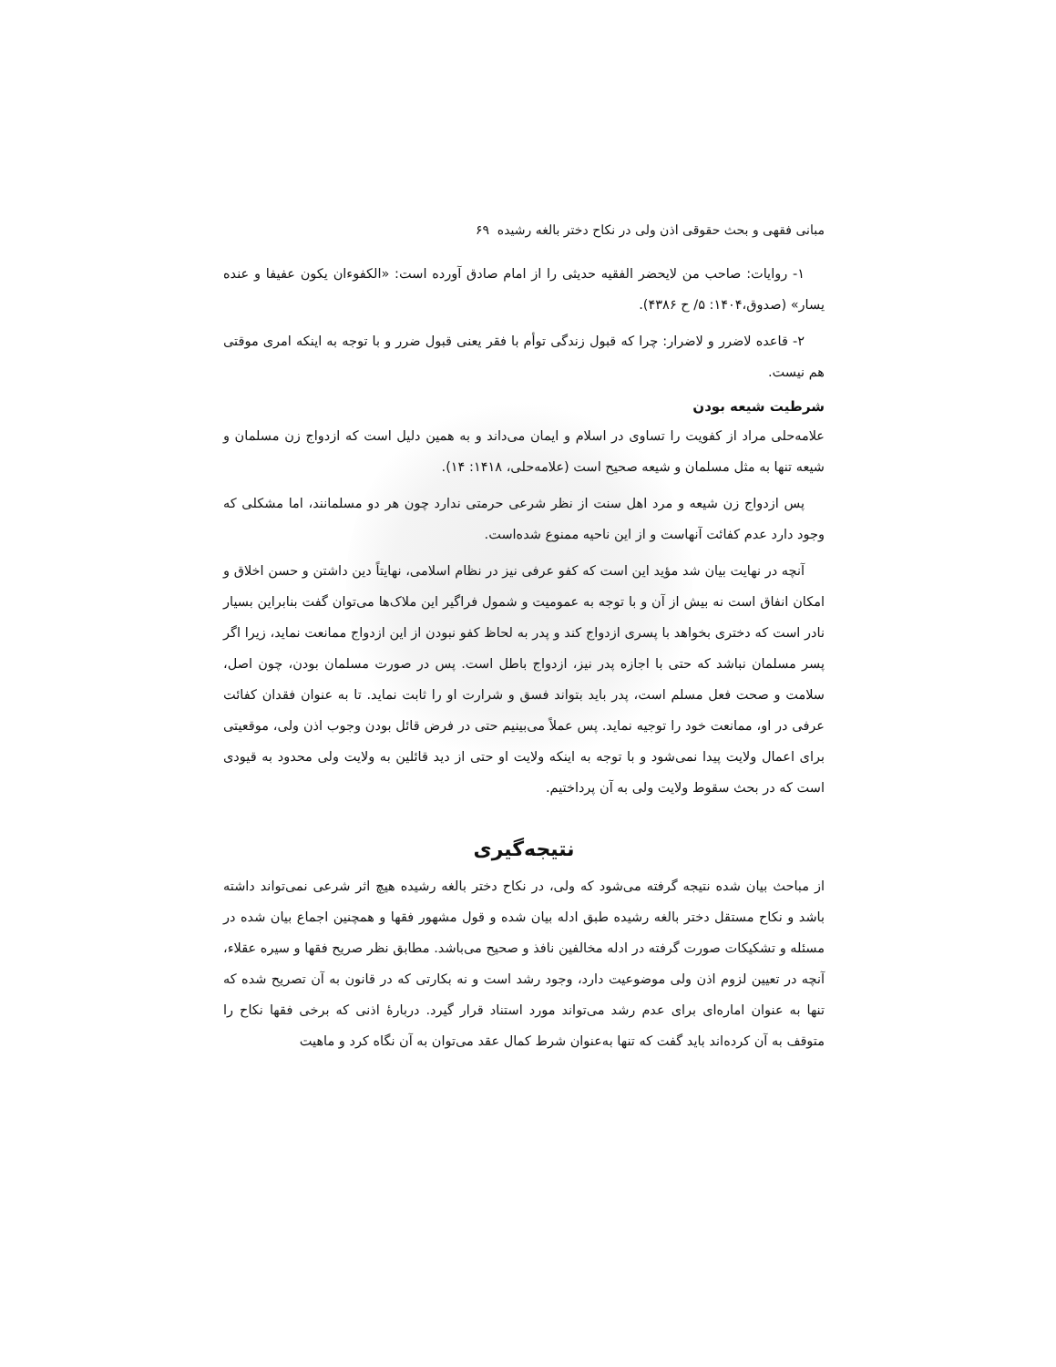مبانی فقهی و بحث حقوقی اذن ولی در نکاح دختر بالغه رشیده ۶۹
۱- روایات: صاحب من لایحضر الفقیه حدیثی را از امام صادق آورده است: «الکفوءان یکون عفیفا و عنده یسار» (صدوق،۱۴۰۴: ۵/ ح ۴۳۸۶).
۲- قاعده لاضرر و لاضرار: چرا که قبول زندگی توأم با فقر یعنی قبول ضرر و با توجه به اینکه امری موقتی هم نیست.
شرطیت شیعه بودن
علامه‌حلی مراد از کفویت را تساوی در اسلام و ایمان می‌داند و به همین دلیل است که ازدواج زن مسلمان و شیعه تنها به مثل مسلمان و شیعه صحیح است (علامه‌حلی، ۱۴۱۸: ۱۴).
پس ازدواج زن شیعه و مرد اهل سنت از نظر شرعی حرمتی ندارد چون هر دو مسلمانند، اما مشکلی که وجود دارد عدم کفائت آنهاست و از این ناحیه ممنوع شده‌است.
آنچه در نهایت بیان شد مؤید این است که کفو عرفی نیز در نظام اسلامی، نهایتاً دین داشتن و حسن اخلاق و امکان انفاق است نه بیش از آن و با توجه به عمومیت و شمول فراگیر این ملاک‌ها می‌توان گفت بنابراین بسیار نادر است که دختری بخواهد با پسری ازدواج کند و پدر به لحاظ کفو نبودن از این ازدواج ممانعت نماید، زیرا اگر پسر مسلمان نباشد که حتی با اجازه پدر نیز، ازدواج باطل است. پس در صورت مسلمان بودن، چون اصل، سلامت و صحت فعل مسلم است، پدر باید بتواند فسق و شرارت او را ثابت نماید. تا به عنوان فقدان کفائت عرفی در او، ممانعت خود را توجیه نماید. پس عملاً می‌بینیم حتی در فرض قائل بودن وجوب اذن ولی، موقعیتی برای اعمال ولایت پیدا نمی‌شود و با توجه به اینکه ولایت او حتی از دید قائلین به ولایت ولی محدود به قیودی است که در بحث سقوط ولایت ولی به آن پرداختیم.
نتیجه‌گیری
از مباحث بیان شده نتیجه گرفته می‌شود که ولی، در نکاح دختر بالغه رشیده هیچ اثر شرعی نمی‌تواند داشته باشد و نکاح مستقل دختر بالغه رشیده طبق ادله بیان شده و قول مشهور فقها و همچنین اجماع بیان شده در مسئله و تشکیکات صورت گرفته در ادله مخالفین نافذ و صحیح می‌باشد. مطابق نظر صریح فقها و سیره عقلاء، آنچه در تعیین لزوم اذن ولی موضوعیت دارد، وجود رشد است و نه بکارتی که در قانون به آن تصریح شده که تنها به عنوان اماره‌ای برای عدم رشد می‌تواند مورد استناد قرار گیرد. دربارۀ اذنی که برخی فقها نکاح را متوقف به آن کرده‌اند باید گفت که تنها به‌عنوان شرط کمال عقد می‌توان به آن نگاه کرد و ماهیت